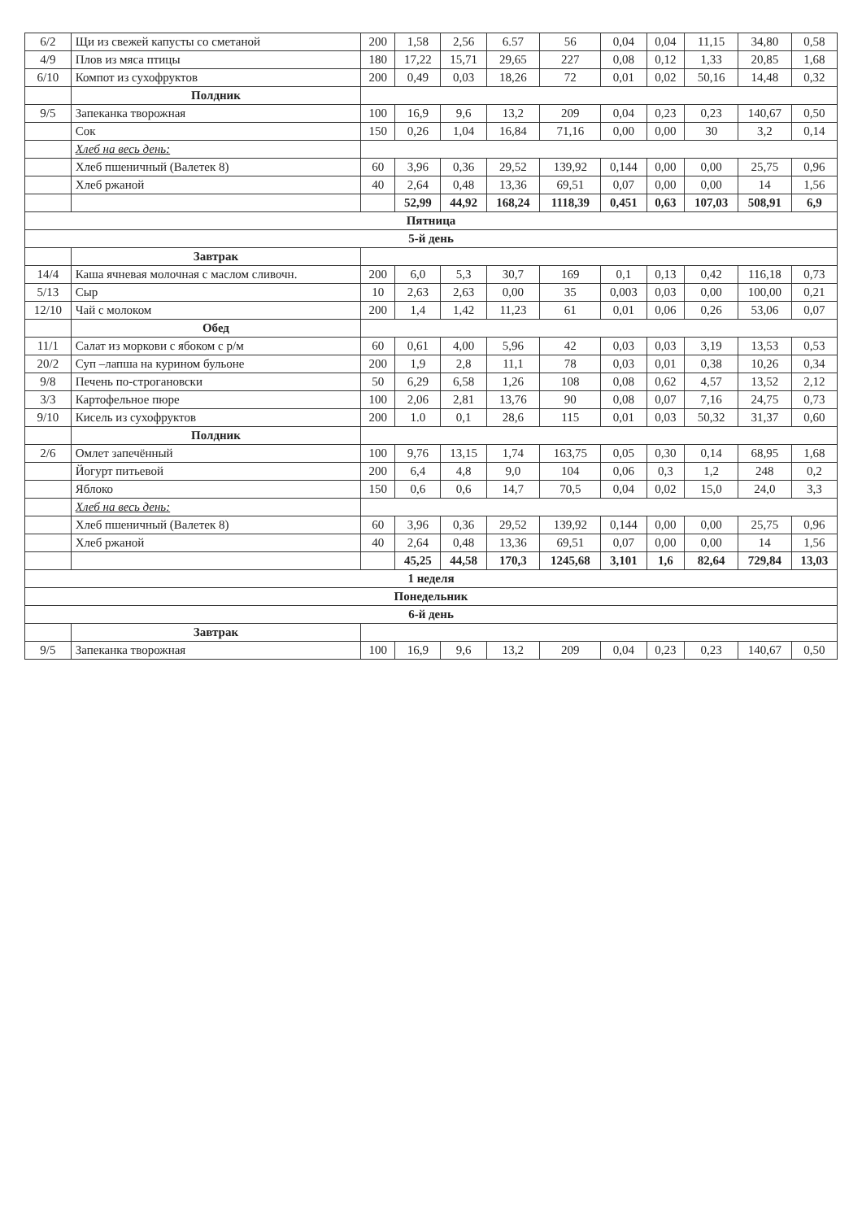| 6/2 | Щи из свежей капусты со сметаной | 200 | 1,58 | 2,56 | 6.57 | 56 | 0,04 | 0,04 | 11,15 | 34,80 | 0,58 |
| 4/9 | Плов из мяса птицы | 180 | 17,22 | 15,71 | 29,65 | 227 | 0,08 | 0,12 | 1,33 | 20,85 | 1,68 |
| 6/10 | Компот из сухофруктов | 200 | 0,49 | 0,03 | 18,26 | 72 | 0,01 | 0,02 | 50,16 | 14,48 | 0,32 |
| | Полдник | | | | | | | | | | |
| 9/5 | Запеканка творожная | 100 | 16,9 | 9,6 | 13,2 | 209 | 0,04 | 0,23 | 0,23 | 140,67 | 0,50 |
| | Сок | 150 | 0,26 | 1,04 | 16,84 | 71,16 | 0,00 | 0,00 | 30 | 3,2 | 0,14 |
| | Хлеб на весь день: | | | | | | | | | | |
| | Хлеб пшеничный (Валетек 8) | 60 | 3,96 | 0,36 | 29,52 | 139,92 | 0,144 | 0,00 | 0,00 | 25,75 | 0,96 |
| | Хлеб ржаной | 40 | 2,64 | 0,48 | 13,36 | 69,51 | 0,07 | 0,00 | 0,00 | 14 | 1,56 |
| | | | 52,99 | 44,92 | 168,24 | 1118,39 | 0,451 | 0,63 | 107,03 | 508,91 | 6,9 |
| Пятница | | | | | | | | | | | |
| 5-й день | | | | | | | | | | | |
| | Завтрак | | | | | | | | | | |
| 14/4 | Каша ячневая молочная с маслом сливочн. | 200 | 6,0 | 5,3 | 30,7 | 169 | 0,1 | 0,13 | 0,42 | 116,18 | 0,73 |
| 5/13 | Сыр | 10 | 2,63 | 2,63 | 0,00 | 35 | 0,003 | 0,03 | 0,00 | 100,00 | 0,21 |
| 12/10 | Чай с молоком | 200 | 1,4 | 1,42 | 11,23 | 61 | 0,01 | 0,06 | 0,26 | 53,06 | 0,07 |
| | Обед | | | | | | | | | | |
| 11/1 | Салат из моркови с ябоком с р/м | 60 | 0,61 | 4,00 | 5,96 | 42 | 0,03 | 0,03 | 3,19 | 13,53 | 0,53 |
| 20/2 | Суп –лапша на курином бульоне | 200 | 1,9 | 2,8 | 11,1 | 78 | 0,03 | 0,01 | 0,38 | 10,26 | 0,34 |
| 9/8 | Печень по-строгановски | 50 | 6,29 | 6,58 | 1,26 | 108 | 0,08 | 0,62 | 4,57 | 13,52 | 2,12 |
| 3/3 | Картофельное пюре | 100 | 2,06 | 2,81 | 13,76 | 90 | 0,08 | 0,07 | 7,16 | 24,75 | 0,73 |
| 9/10 | Кисель из сухофруктов | 200 | 1.0 | 0,1 | 28,6 | 115 | 0,01 | 0,03 | 50,32 | 31,37 | 0,60 |
| | Полдник | | | | | | | | | | |
| 2/6 | Омлет запечённый | 100 | 9,76 | 13,15 | 1,74 | 163,75 | 0,05 | 0,30 | 0,14 | 68,95 | 1,68 |
| | Йогурт питьевой | 200 | 6,4 | 4,8 | 9,0 | 104 | 0,06 | 0,3 | 1,2 | 248 | 0,2 |
| | Яблоко | 150 | 0,6 | 0,6 | 14,7 | 70,5 | 0,04 | 0,02 | 15,0 | 24,0 | 3,3 |
| | Хлеб на весь день: | | | | | | | | | | |
| | Хлеб пшеничный (Валетек 8) | 60 | 3,96 | 0,36 | 29,52 | 139,92 | 0,144 | 0,00 | 0,00 | 25,75 | 0,96 |
| | Хлеб ржаной | 40 | 2,64 | 0,48 | 13,36 | 69,51 | 0,07 | 0,00 | 0,00 | 14 | 1,56 |
| | | | 45,25 | 44,58 | 170,3 | 1245,68 | 3,101 | 1,6 | 82,64 | 729,84 | 13,03 |
| 1 неделя | | | | | | | | | | | |
| Понедельник | | | | | | | | | | | |
| 6-й день | | | | | | | | | | | |
| | Завтрак | | | | | | | | | | |
| 9/5 | Запеканка творожная | 100 | 16,9 | 9,6 | 13,2 | 209 | 0,04 | 0,23 | 0,23 | 140,67 | 0,50 |